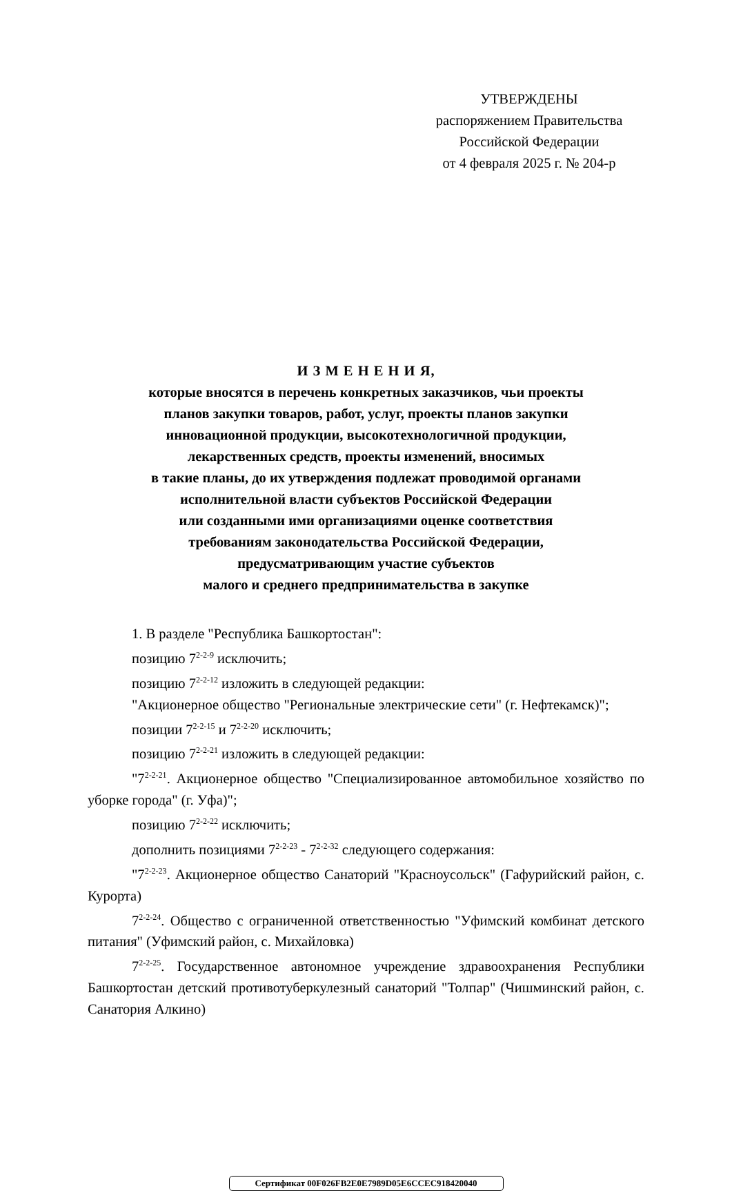УТВЕРЖДЕНЫ
распоряжением Правительства
Российской Федерации
от 4 февраля 2025 г. № 204-р
И З М Е Н Е Н И Я,
которые вносятся в перечень конкретных заказчиков, чьи проекты
планов закупки товаров, работ, услуг, проекты планов закупки
инновационной продукции, высокотехнологичной продукции,
лекарственных средств, проекты изменений, вносимых
в такие планы, до их утверждения подлежат проводимой органами
исполнительной власти субъектов Российской Федерации
или созданными ими организациями оценке соответствия
требованиям законодательства Российской Федерации,
предусматривающим участие субъектов
малого и среднего предпринимательства в закупке
1. В разделе "Республика Башкортостан":
позицию 7<sup>2-2-9</sup> исключить;
позицию 7<sup>2-2-12</sup> изложить в следующей редакции:
"Акционерное общество "Региональные электрические сети" (г. Нефтекамск)";
позиции 7<sup>2-2-15</sup> и 7<sup>2-2-20</sup> исключить;
позицию 7<sup>2-2-21</sup> изложить в следующей редакции:
"7<sup>2-2-21</sup>. Акционерное общество "Специализированное автомобильное хозяйство по уборке города" (г. Уфа)";
позицию 7<sup>2-2-22</sup> исключить;
дополнить позициями 7<sup>2-2-23</sup> - 7<sup>2-2-32</sup> следующего содержания:
"7<sup>2-2-23</sup>. Акционерное общество Санаторий "Красноусольск" (Гафурийский район, с. Курорта)
7<sup>2-2-24</sup>. Общество с ограниченной ответственностью "Уфимский комбинат детского питания" (Уфимский район, с. Михайловка)
7<sup>2-2-25</sup>. Государственное автономное учреждение здравоохранения Республики Башкортостан детский противотуберкулезный санаторий "Толпар" (Чишминский район, с. Санатория Алкино)
Сертификат 00F026FB2E0E7989D05E6CCEC918420040